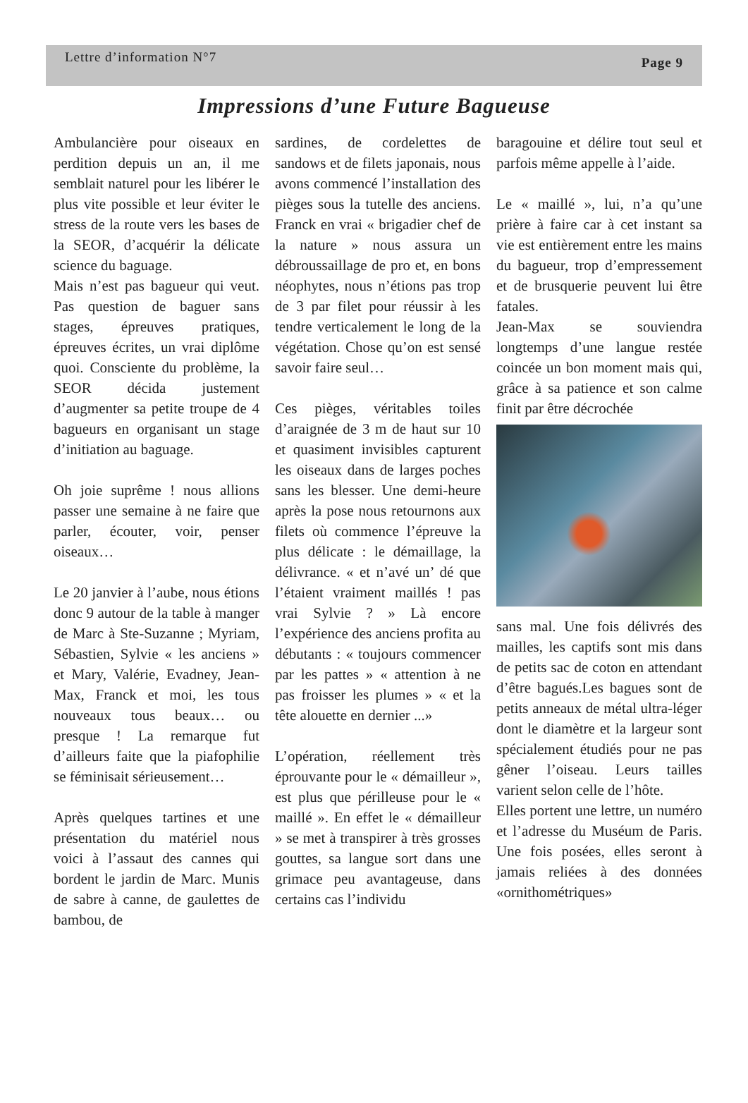Lettre d’information N°7 Page 9
Impressions d’une Future Bagueuse
Ambulancière pour oiseaux en perdition depuis un an, il me semblait naturel pour les libérer le plus vite possible et leur éviter le stress de la route vers les bases de la SEOR, d’acquérir la délicate science du baguage.
Mais n’est pas bagueur qui veut. Pas question de baguer sans stages, épreuves pratiques, épreuves écrites, un vrai diplôme quoi. Consciente du problème, la SEOR décida justement d’augmenter sa petite troupe de 4 bagueurs en organisant un stage d’initiation au baguage.
Oh joie suprême ! nous allions passer une semaine à ne faire que parler, écouter, voir, penser oiseaux…
Le 20 janvier à l’aube, nous étions donc 9 autour de la table à manger de Marc à Ste-Suzanne ; Myriam, Sébastien, Sylvie « les anciens » et Mary, Valérie, Evadney, Jean-Max, Franck et moi, les tous nouveaux tous beaux… ou presque ! La remarque fut d’ailleurs faite que la piafophilie se féminisait sérieusement…
Après quelques tartines et une présentation du matériel nous voici à l’assaut des cannes qui bordent le jardin de Marc. Munis de sabre à canne, de gaulettes de bambou, de
sardines, de cordelettes de sandows et de filets japonais, nous avons commencé l’installation des pièges sous la tutelle des anciens. Franck en vrai « brigadier chef de la nature » nous assura un débroussaillage de pro et, en bons néophytes, nous n’étions pas trop de 3 par filet pour réussir à les tendre verticalement le long de la végétation. Chose qu’on est sensé savoir faire seul…
Ces pièges, véritables toiles d’araignée de 3 m de haut sur 10 et quasiment invisibles capturent les oiseaux dans de larges poches sans les blesser. Une demi-heure après la pose nous retournons aux filets où commence l’épreuve la plus délicate : le démaillage, la délivrance. « et n’avé un’ dé que l’étaient vraiment maillés ! pas vrai Sylvie ? » Là encore l’expérience des anciens profita au débutants : « toujours commencer par les pattes » « attention à ne pas froisser les plumes » « et la tête alouette en dernier ...»
L’opération, réellement très éprouvante pour le « démailleur », est plus que périlleuse pour le « maillé ». En effet le « démailleur » se met à transpirer à très grosses gouttes, sa langue sort dans une grimace peu avantageuse, dans certains cas l’individu
baragouine et délire tout seul et parfois même appelle à l’aide.
Le « maillé », lui, n’a qu’une prière à faire car à cet instant sa vie est entièrement entre les mains du bagueur, trop d’empressement et de brusquerie peuvent lui être fatales.
Jean-Max se souviendra longtemps d’une langue restée coincée un bon moment mais qui, grâce à sa patience et son calme finit par être décrochée
sans mal. Une fois délivrés des mailles, les captifs sont mis dans de petits sac de coton en attendant d’être bagués.Les bagues sont de petits anneaux de métal ultra-léger dont le diamètre et la largeur sont spécialement étudiés pour ne pas gêner l’oiseau. Leurs tailles varient selon celle de l’hôte.
Elles portent une lettre, un numéro et l’adresse du Muséum de Paris. Une fois posées, elles seront à jamais reliées à des données «ornithométriques»